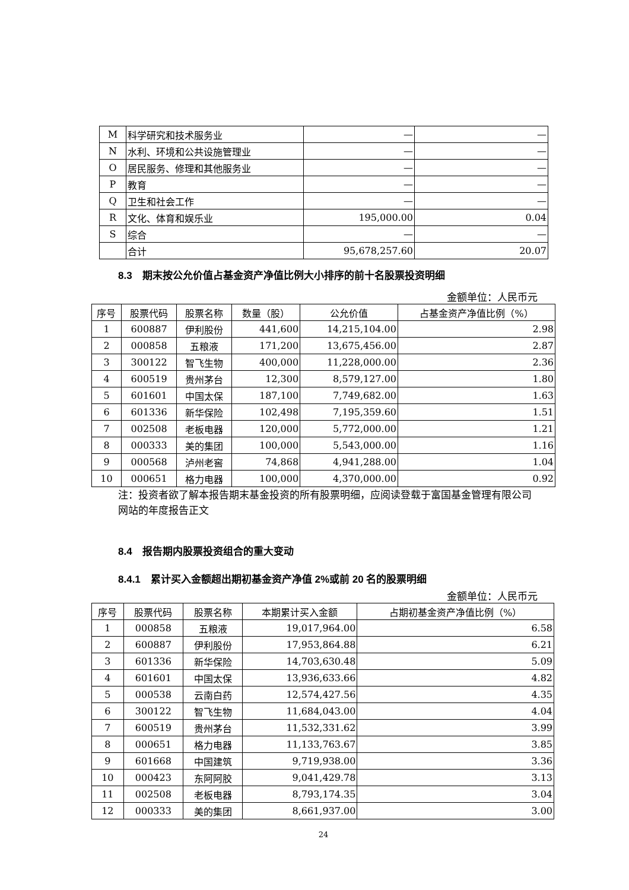| M | 科学研究和技术服务业 | — | — |
| N | 水利、环境和公共设施管理业 | — | — |
| O | 居民服务、修理和其他服务业 | — | — |
| P | 教育 | — | — |
| Q | 卫生和社会工作 | — | — |
| R | 文化、体育和娱乐业 | 195,000.00 | 0.04 |
| S | 综合 | — | — |
| | 合计 | 95,678,257.60 | 20.07 |
8.3　期末按公允价值占基金资产净值比例大小排序的前十名股票投资明细
金额单位：人民币元
| 序号 | 股票代码 | 股票名称 | 数量（股） | 公允价值 | 占基金资产净值比例（%） |
| --- | --- | --- | --- | --- | --- |
| 1 | 600887 | 伊利股份 | 441,600 | 14,215,104.00 | 2.98 |
| 2 | 000858 | 五粮液 | 171,200 | 13,675,456.00 | 2.87 |
| 3 | 300122 | 智飞生物 | 400,000 | 11,228,000.00 | 2.36 |
| 4 | 600519 | 贵州茅台 | 12,300 | 8,579,127.00 | 1.80 |
| 5 | 601601 | 中国太保 | 187,100 | 7,749,682.00 | 1.63 |
| 6 | 601336 | 新华保险 | 102,498 | 7,195,359.60 | 1.51 |
| 7 | 002508 | 老板电器 | 120,000 | 5,772,000.00 | 1.21 |
| 8 | 000333 | 美的集团 | 100,000 | 5,543,000.00 | 1.16 |
| 9 | 000568 | 泸州老窖 | 74,868 | 4,941,288.00 | 1.04 |
| 10 | 000651 | 格力电器 | 100,000 | 4,370,000.00 | 0.92 |
注：投资者欲了解本报告期末基金投资的所有股票明细，应阅读登载于富国基金管理有限公司网站的年度报告正文
8.4　报告期内股票投资组合的重大变动
8.4.1　累计买入金额超出期初基金资产净值 2%或前 20 名的股票明细
金额单位：人民币元
| 序号 | 股票代码 | 股票名称 | 本期累计买入金额 | 占期初基金资产净值比例（%） |
| --- | --- | --- | --- | --- |
| 1 | 000858 | 五粮液 | 19,017,964.00 | 6.58 |
| 2 | 600887 | 伊利股份 | 17,953,864.88 | 6.21 |
| 3 | 601336 | 新华保险 | 14,703,630.48 | 5.09 |
| 4 | 601601 | 中国太保 | 13,936,633.66 | 4.82 |
| 5 | 000538 | 云南白药 | 12,574,427.56 | 4.35 |
| 6 | 300122 | 智飞生物 | 11,684,043.00 | 4.04 |
| 7 | 600519 | 贵州茅台 | 11,532,331.62 | 3.99 |
| 8 | 000651 | 格力电器 | 11,133,763.67 | 3.85 |
| 9 | 601668 | 中国建筑 | 9,719,938.00 | 3.36 |
| 10 | 000423 | 东阿阿胶 | 9,041,429.78 | 3.13 |
| 11 | 002508 | 老板电器 | 8,793,174.35 | 3.04 |
| 12 | 000333 | 美的集团 | 8,661,937.00 | 3.00 |
24